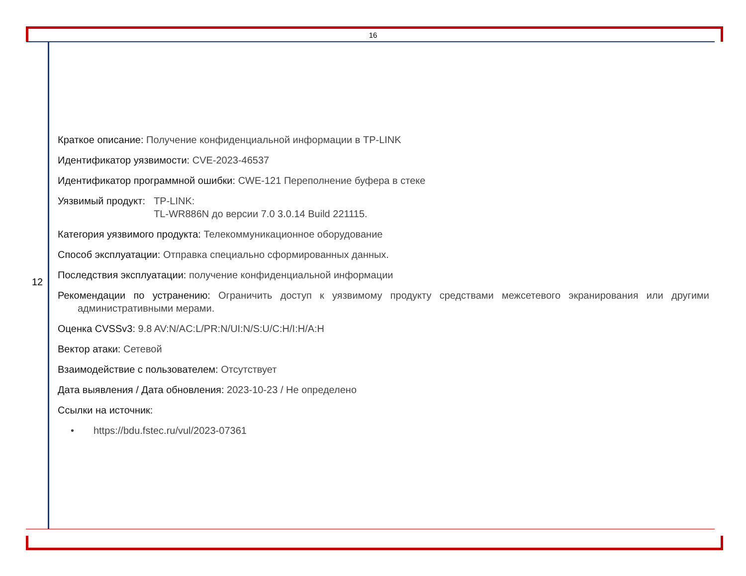16
12
Краткое описание: Получение конфиденциальной информации в TP-LINK
Идентификатор уязвимости: CVE-2023-46537
Идентификатор программной ошибки: CWE-121 Переполнение буфера в стеке
Уязвимый продукт: TP-LINK:
TL-WR886N до версии 7.0 3.0.14 Build 221115.
Категория уязвимого продукта: Телекоммуникационное оборудование
Способ эксплуатации: Отправка специально сформированных данных.
Последствия эксплуатации: получение конфиденциальной информации
Рекомендации по устранению: Ограничить доступ к уязвимому продукту средствами межсетевого экранирования или другими административными мерами.
Оценка CVSSv3: 9.8 AV:N/AC:L/PR:N/UI:N/S:U/C:H/I:H/A:H
Вектор атаки: Сетевой
Взаимодействие с пользователем: Отсутствует
Дата выявления / Дата обновления: 2023-10-23 / Не определено
Ссылки на источник:
• https://bdu.fstec.ru/vul/2023-07361